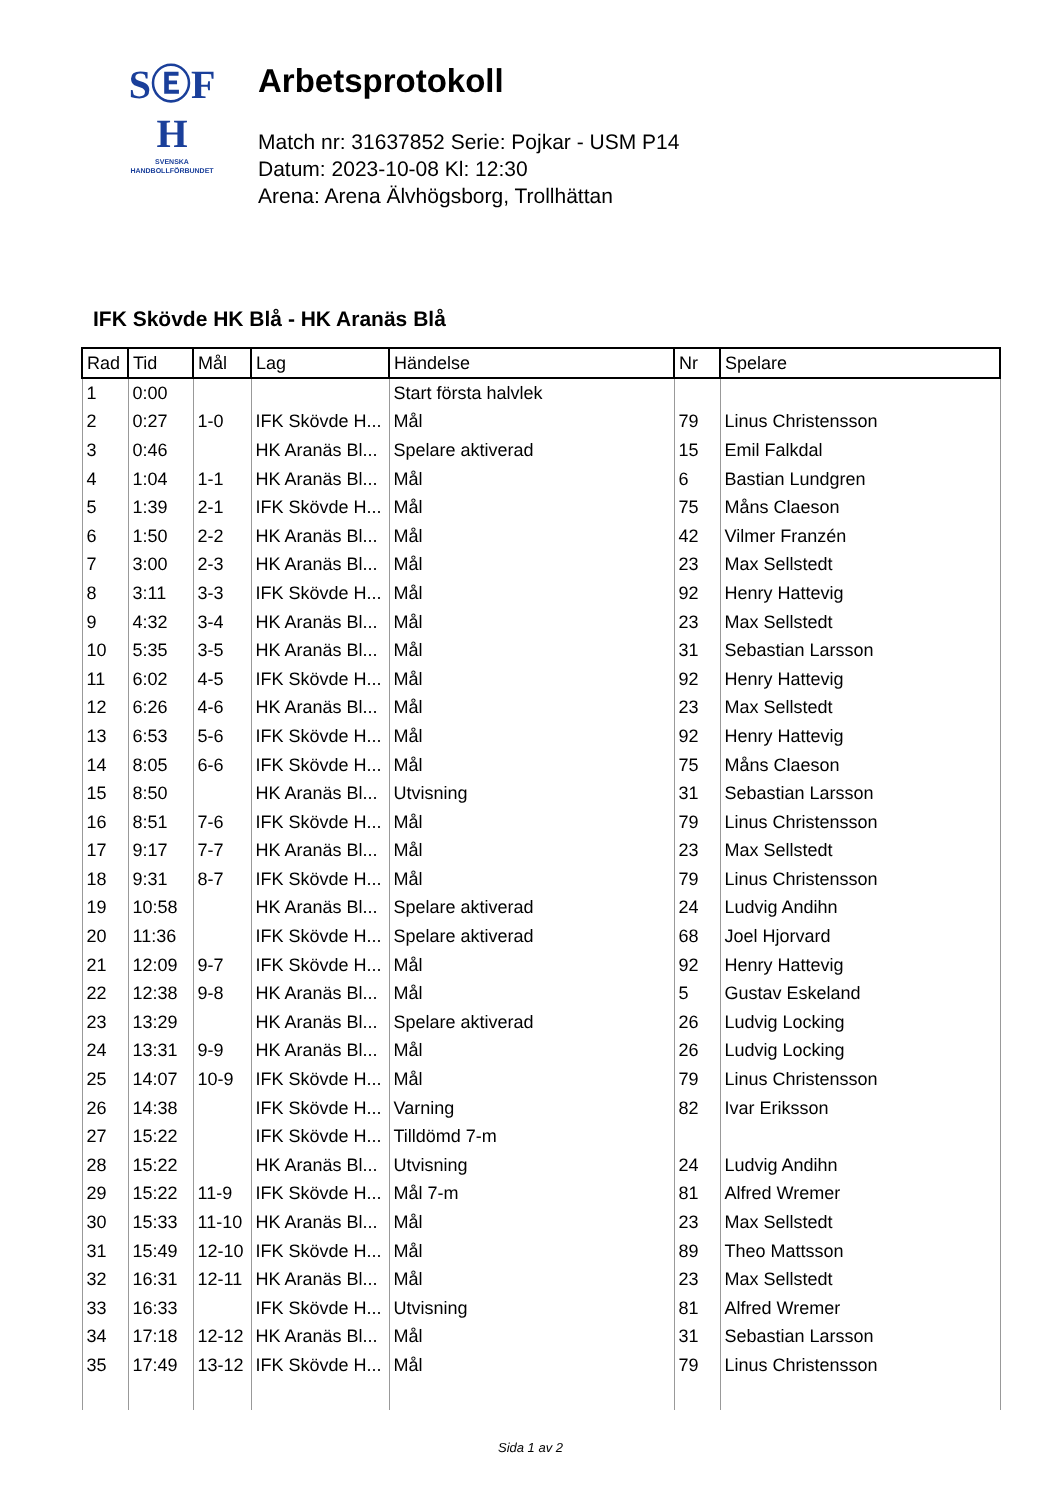SⒺF
H
SVENSKA
HANDBOLLFÖRBUNDET
Arbetsprotokoll
Match nr: 31637852 Serie: Pojkar - USM P14
Datum: 2023-10-08 Kl: 12:30
Arena: Arena Älvhögsborg, Trollhättan
IFK Skövde HK Blå - HK Aranäs Blå
| Rad | Tid | Mål | Lag | Händelse | Nr | Spelare |
| --- | --- | --- | --- | --- | --- | --- |
| 1 | 0:00 | | | Start första halvlek | | |
| 2 | 0:27 | 1-0 | IFK Skövde H... | Mål | 79 | Linus Christensson |
| 3 | 0:46 | | HK Aranäs Bl... | Spelare aktiverad | 15 | Emil Falkdal |
| 4 | 1:04 | 1-1 | HK Aranäs Bl... | Mål | 6 | Bastian Lundgren |
| 5 | 1:39 | 2-1 | IFK Skövde H... | Mål | 75 | Måns Claeson |
| 6 | 1:50 | 2-2 | HK Aranäs Bl... | Mål | 42 | Vilmer Franzén |
| 7 | 3:00 | 2-3 | HK Aranäs Bl... | Mål | 23 | Max Sellstedt |
| 8 | 3:11 | 3-3 | IFK Skövde H... | Mål | 92 | Henry Hattevig |
| 9 | 4:32 | 3-4 | HK Aranäs Bl... | Mål | 23 | Max Sellstedt |
| 10 | 5:35 | 3-5 | HK Aranäs Bl... | Mål | 31 | Sebastian Larsson |
| 11 | 6:02 | 4-5 | IFK Skövde H... | Mål | 92 | Henry Hattevig |
| 12 | 6:26 | 4-6 | HK Aranäs Bl... | Mål | 23 | Max Sellstedt |
| 13 | 6:53 | 5-6 | IFK Skövde H... | Mål | 92 | Henry Hattevig |
| 14 | 8:05 | 6-6 | IFK Skövde H... | Mål | 75 | Måns Claeson |
| 15 | 8:50 | | HK Aranäs Bl... | Utvisning | 31 | Sebastian Larsson |
| 16 | 8:51 | 7-6 | IFK Skövde H... | Mål | 79 | Linus Christensson |
| 17 | 9:17 | 7-7 | HK Aranäs Bl... | Mål | 23 | Max Sellstedt |
| 18 | 9:31 | 8-7 | IFK Skövde H... | Mål | 79 | Linus Christensson |
| 19 | 10:58 | | HK Aranäs Bl... | Spelare aktiverad | 24 | Ludvig Andihn |
| 20 | 11:36 | | IFK Skövde H... | Spelare aktiverad | 68 | Joel Hjorvard |
| 21 | 12:09 | 9-7 | IFK Skövde H... | Mål | 92 | Henry Hattevig |
| 22 | 12:38 | 9-8 | HK Aranäs Bl... | Mål | 5 | Gustav Eskeland |
| 23 | 13:29 | | HK Aranäs Bl... | Spelare aktiverad | 26 | Ludvig Locking |
| 24 | 13:31 | 9-9 | HK Aranäs Bl... | Mål | 26 | Ludvig Locking |
| 25 | 14:07 | 10-9 | IFK Skövde H... | Mål | 79 | Linus Christensson |
| 26 | 14:38 | | IFK Skövde H... | Varning | 82 | Ivar Eriksson |
| 27 | 15:22 | | IFK Skövde H... | Tilldömd 7-m | | |
| 28 | 15:22 | | HK Aranäs Bl... | Utvisning | 24 | Ludvig Andihn |
| 29 | 15:22 | 11-9 | IFK Skövde H... | Mål 7-m | 81 | Alfred Wremer |
| 30 | 15:33 | 11-10 | HK Aranäs Bl... | Mål | 23 | Max Sellstedt |
| 31 | 15:49 | 12-10 | IFK Skövde H... | Mål | 89 | Theo Mattsson |
| 32 | 16:31 | 12-11 | HK Aranäs Bl... | Mål | 23 | Max Sellstedt |
| 33 | 16:33 | | IFK Skövde H... | Utvisning | 81 | Alfred Wremer |
| 34 | 17:18 | 12-12 | HK Aranäs Bl... | Mål | 31 | Sebastian Larsson |
| 35 | 17:49 | 13-12 | IFK Skövde H... | Mål | 79 | Linus Christensson |
Sida 1 av 2